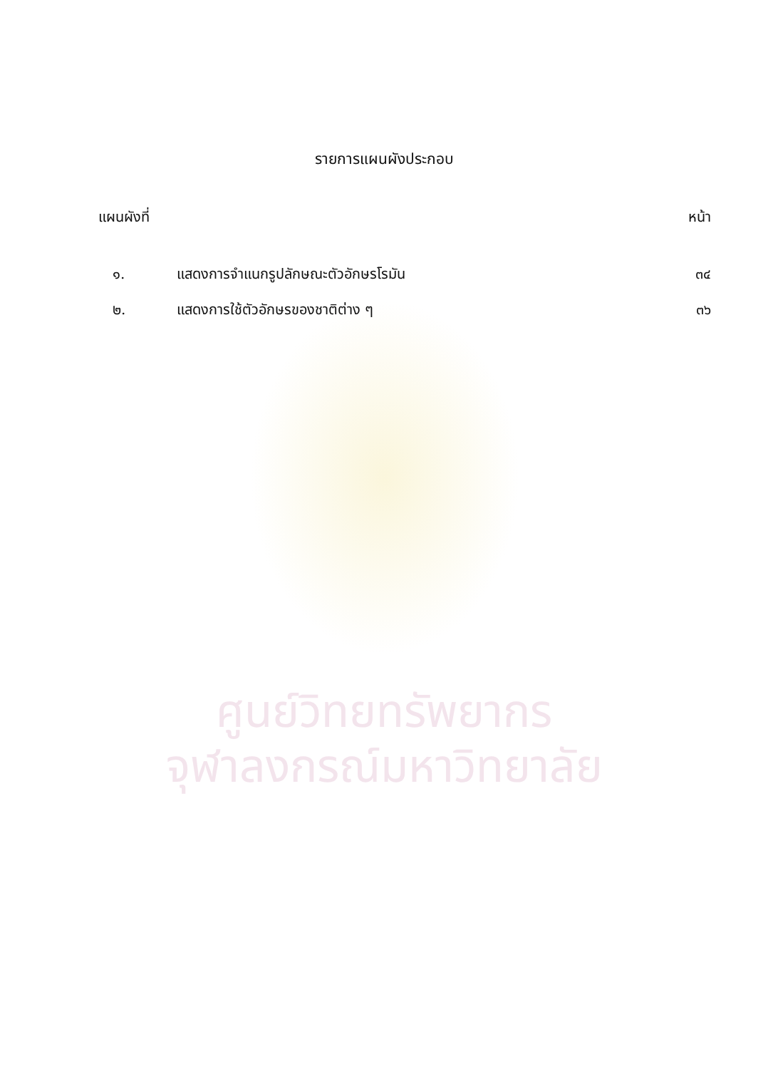รายการแผนผังประกอบ
| แผนผังที่ | | หน้า |
| --- | --- | --- |
| ๑. | แสดงการจำแนกรูปลักษณะตัวอักษรโรมัน | ๓๔ |
| ๒. | แสดงการใช้ตัวอักษรของชาติต่าง ๆ | ๓๖ |
ศูนย์วิทยทรัพยากร
จุฬาลงกรณ์มหาวิทยาลัย